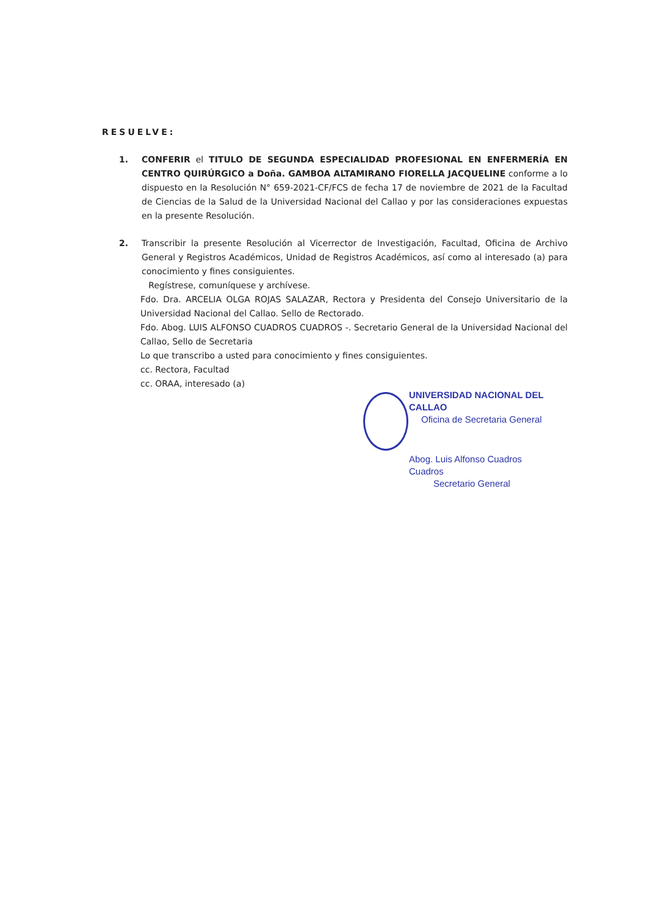RESUELVE:
1. CONFERIR el TITULO DE SEGUNDA ESPECIALIDAD PROFESIONAL EN ENFERMERÍA EN CENTRO QUIRÚRGICO a Doña. GAMBOA ALTAMIRANO FIORELLA JACQUELINE conforme a lo dispuesto en la Resolución N° 659-2021-CF/FCS de fecha 17 de noviembre de 2021 de la Facultad de Ciencias de la Salud de la Universidad Nacional del Callao y por las consideraciones expuestas en la presente Resolución.
2. Transcribir la presente Resolución al Vicerrector de Investigación, Facultad, Oficina de Archivo General y Registros Académicos, Unidad de Registros Académicos, así como al interesado (a) para conocimiento y fines consiguientes.
Regístrese, comuníquese y archívese.
Fdo. Dra. ARCELIA OLGA ROJAS SALAZAR, Rectora y Presidenta del Consejo Universitario de la Universidad Nacional del Callao. Sello de Rectorado.
Fdo. Abog. LUIS ALFONSO CUADROS CUADROS -. Secretario General de la Universidad Nacional del Callao, Sello de Secretaria
Lo que transcribo a usted para conocimiento y fines consiguientes.
cc. Rectora, Facultad
cc. ORAA, interesado (a)
UNIVERSIDAD NACIONAL DEL CALLAO
Oficina de Secretaria General
Abog. Luis Alfonso Cuadros Cuadros
Secretario General